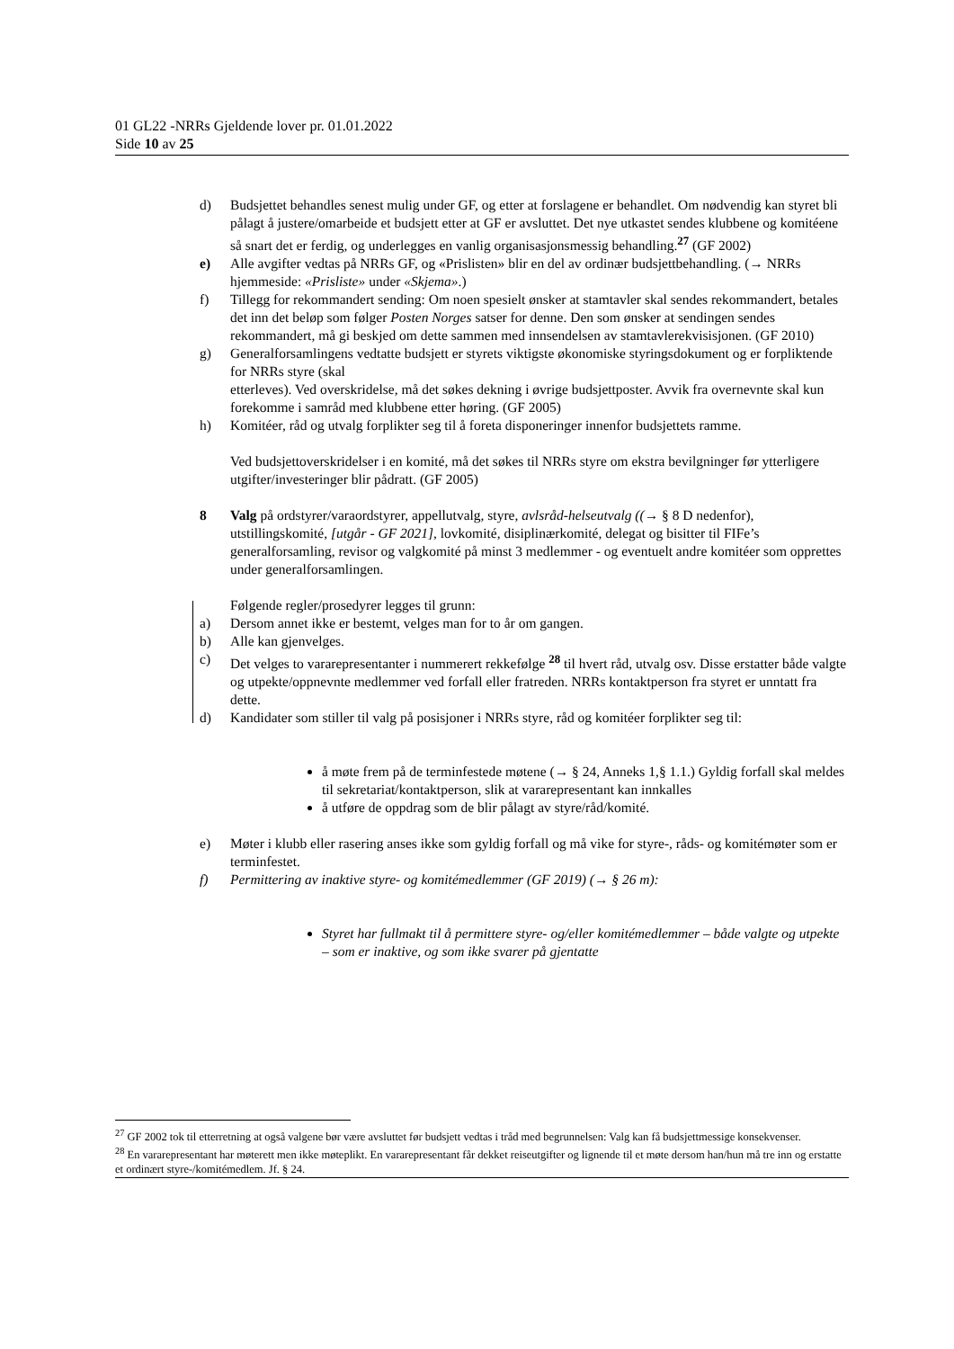01 GL22 -NRRs Gjeldende lover pr. 01.01.2022
Side 10 av 25
d) Budsjettet behandles senest mulig under GF, og etter at forslagene er behandlet. Om nødvendig kan styret bli pålagt å justere/omarbeide et budsjett etter at GF er avsluttet. Det nye utkastet sendes klubbene og komitéene så snart det er ferdig, og underlegges en vanlig organisasjonsmessig behandling.<sup>27</sup> (GF 2002)
e) Alle avgifter vedtas på NRRs GF, og «Prislisten» blir en del av ordinær budsjettbehandling. (→ NRRs hjemmeside: «Prisliste» under «Skjema».)
f) Tillegg for rekommandert sending: Om noen spesielt ønsker at stamtavler skal sendes rekommandert, betales det inn det beløp som følger Posten Norges satser for denne. Den som ønsker at sendingen sendes rekommandert, må gi beskjed om dette sammen med innsendelsen av stamtavlerekvisisjonen. (GF 2010)
g) Generalforsamlingens vedtatte budsjett er styrets viktigste økonomiske styringsdokument og er forpliktende for NRRs styre (skal
etterleves). Ved overskridelse, må det søkes dekning i øvrige budsjettposter. Avvik fra overnevnte skal kun forekomme i samråd med klubbene etter høring. (GF 2005)
h) Komitéer, råd og utvalg forplikter seg til å foreta disponeringer innenfor budsjettets ramme.
Ved budsjettoverskridelser i en komité, må det søkes til NRRs styre om ekstra bevilgninger før ytterligere utgifter/investeringer blir pådratt. (GF 2005)
8 Valg på ordstyrer/varaordstyrer, appellutvalg, styre, avlsråd-helseutvalg ((→ § 8 D nedenfor), utstillingskomité, [utgår - GF 2021], lovkomité, disiplinærkomité, delegat og bisitter til FIFe’s generalforsamling, revisor og valgkomité på minst 3 medlemmer - og eventuelt andre komitéer som opprettes under generalforsamlingen.
Følgende regler/prosedyrer legges til grunn:
a) Dersom annet ikke er bestemt, velges man for to år om gangen.
b) Alle kan gjenvelges.
c) Det velges to vararepresentanter i nummerert rekkefølge <sup>28</sup> til hvert råd, utvalg osv. Disse erstatter både valgte og utpekte/oppnevnte medlemmer ved forfall eller fratreden. NRRs kontaktperson fra styret er unntatt fra dette.
d) Kandidater som stiller til valg på posisjoner i NRRs styre, råd og komitéer forplikter seg til:
å møte frem på de terminfestede møtene (→ § 24, Anneks 1,§ 1.1.) Gyldig forfall skal meldes til sekretariat/kontaktperson, slik at vararepresentant kan innkalles
å utføre de oppdrag som de blir pålagt av styre/råd/komité.
e) Møter i klubb eller rasering anses ikke som gyldig forfall og må vike for styre-, råds- og komitémøter som er terminfestet.
f) Permittering av inaktive styre- og komitémedlemmer (GF 2019) (→ § 26 m):
Styret har fullmakt til å permittere styre- og/eller komitémedlemmer – både valgte og utpekte – som er inaktive, og som ikke svarer på gjentatte
<sup>27</sup> GF 2002 tok til etterretning at også valgene bør være avsluttet før budsjett vedtas i tråd med begrunnelsen: Valg kan få budsjettmessige konsekvenser.
<sup>28</sup> En vararepresentant har møterett men ikke møteplikt. En vararepresentant får dekket reiseutgifter og lignende til et møte dersom han/hun må tre inn og erstatte et ordinært styre-/komitémedlem. Jf. § 24.